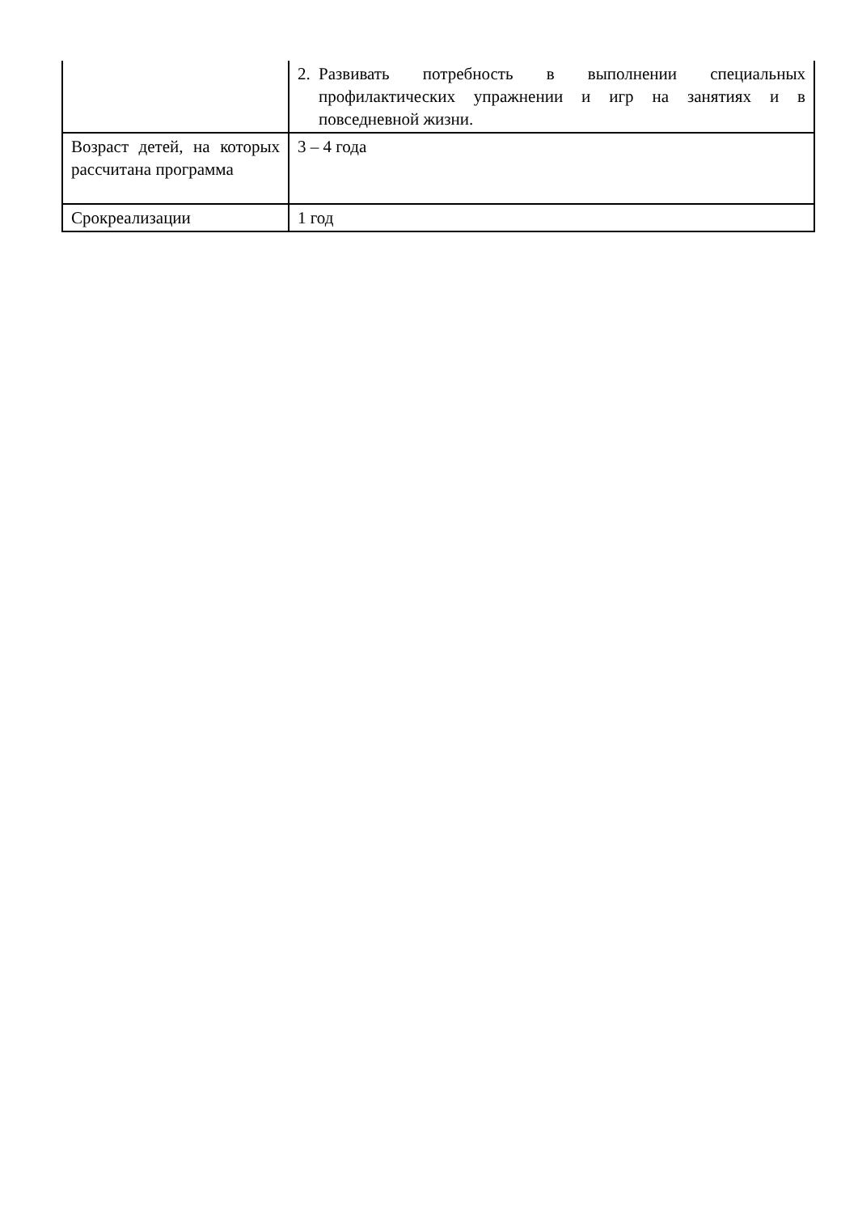| | 2. Развивать потребность в выполнении специальных профилактических упражнении и игр на занятиях и в повседневной жизни. |
| Возраст детей, на которых рассчитана программа | 3 – 4 года |
| Срокреализации | 1 год |